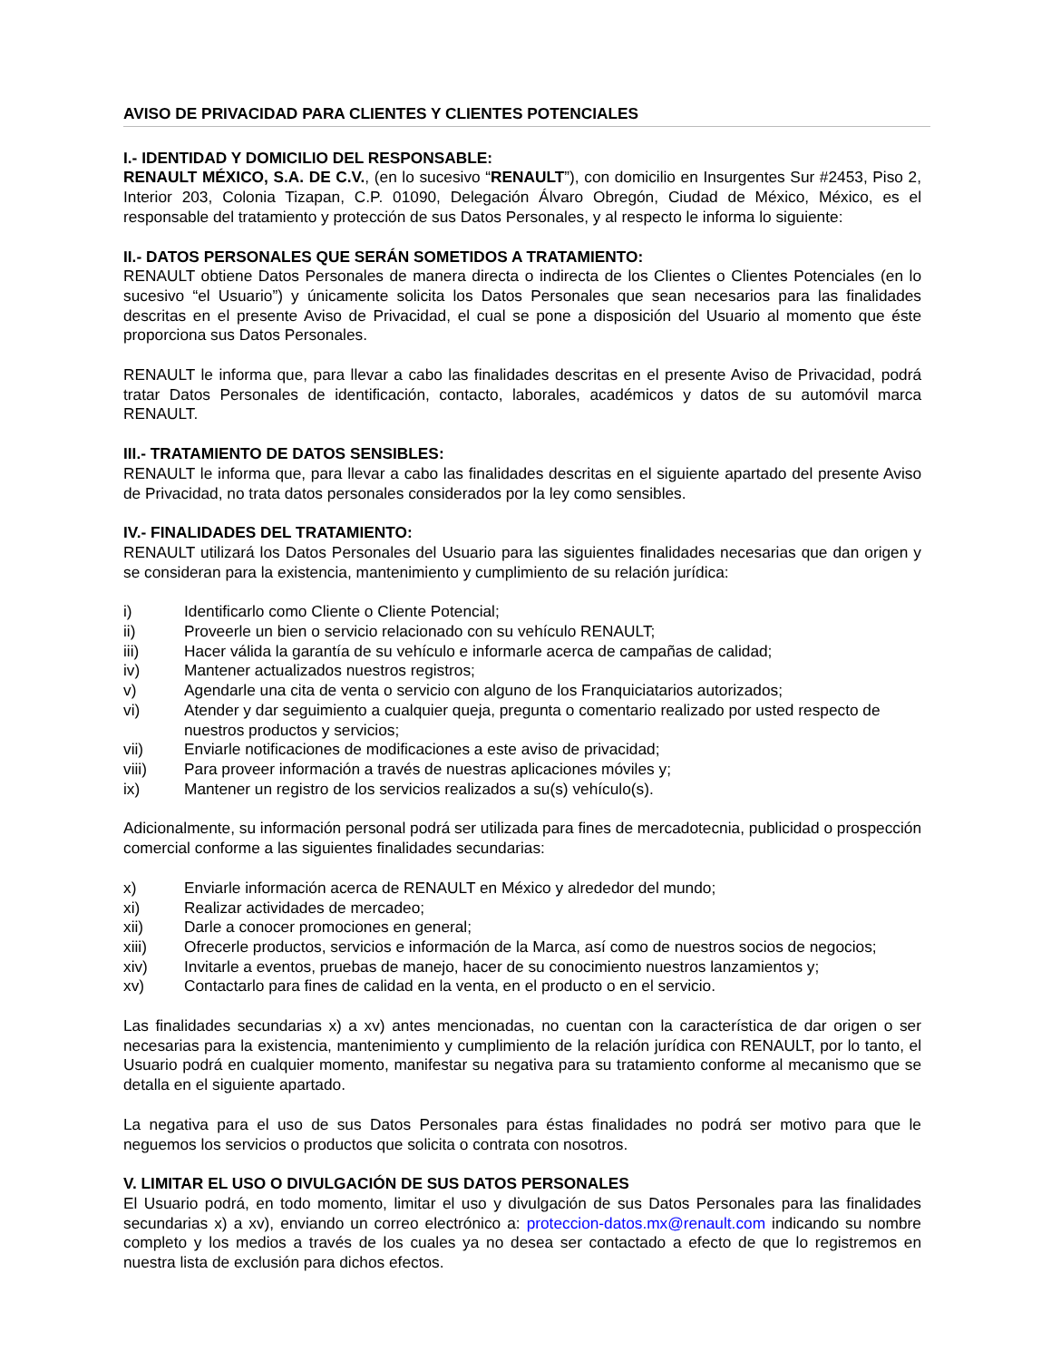AVISO DE PRIVACIDAD PARA CLIENTES Y CLIENTES POTENCIALES
I.- IDENTIDAD Y DOMICILIO DEL RESPONSABLE:
RENAULT MÉXICO, S.A. DE C.V., (en lo sucesivo “RENAULT”), con domicilio en Insurgentes Sur #2453, Piso 2, Interior 203, Colonia Tizapan, C.P. 01090, Delegación Álvaro Obregón, Ciudad de México, México, es el responsable del tratamiento y protección de sus Datos Personales, y al respecto le informa lo siguiente:
II.- DATOS PERSONALES QUE SERÁN SOMETIDOS A TRATAMIENTO:
RENAULT obtiene Datos Personales de manera directa o indirecta de los Clientes o Clientes Potenciales (en lo sucesivo “el Usuario”) y únicamente solicita los Datos Personales que sean necesarios para las finalidades descritas en el presente Aviso de Privacidad, el cual se pone a disposición del Usuario al momento que éste proporciona sus Datos Personales.
RENAULT le informa que, para llevar a cabo las finalidades descritas en el presente Aviso de Privacidad, podrá tratar Datos Personales de identificación, contacto, laborales, académicos y datos de su automóvil marca RENAULT.
III.- TRATAMIENTO DE DATOS SENSIBLES:
RENAULT le informa que, para llevar a cabo las finalidades descritas en el siguiente apartado del presente Aviso de Privacidad, no trata datos personales considerados por la ley como sensibles.
IV.- FINALIDADES DEL TRATAMIENTO:
RENAULT utilizará los Datos Personales del Usuario para las siguientes finalidades necesarias que dan origen y se consideran para la existencia, mantenimiento y cumplimiento de su relación jurídica:
i) Identificarlo como Cliente o Cliente Potencial;
ii) Proveerle un bien o servicio relacionado con su vehículo RENAULT;
iii) Hacer válida la garantía de su vehículo e informarle acerca de campañas de calidad;
iv) Mantener actualizados nuestros registros;
v) Agendarle una cita de venta o servicio con alguno de los Franquiciatarios autorizados;
vi) Atender y dar seguimiento a cualquier queja, pregunta o comentario realizado por usted respecto de nuestros productos y servicios;
vii) Enviarle notificaciones de modificaciones a este aviso de privacidad;
viii) Para proveer información a través de nuestras aplicaciones móviles y;
ix) Mantener un registro de los servicios realizados a su(s) vehículo(s).
Adicionalmente, su información personal podrá ser utilizada para fines de mercadotecnia, publicidad o prospección comercial conforme a las siguientes finalidades secundarias:
x) Enviarle información acerca de RENAULT en México y alrededor del mundo;
xi) Realizar actividades de mercadeo;
xii) Darle a conocer promociones en general;
xiii) Ofrecerle productos, servicios e información de la Marca, así como de nuestros socios de negocios;
xiv) Invitarle a eventos, pruebas de manejo, hacer de su conocimiento nuestros lanzamientos y;
xv) Contactarlo para fines de calidad en la venta, en el producto o en el servicio.
Las finalidades secundarias x) a xv) antes mencionadas, no cuentan con la característica de dar origen o ser necesarias para la existencia, mantenimiento y cumplimiento de la relación jurídica con RENAULT, por lo tanto, el Usuario podrá en cualquier momento, manifestar su negativa para su tratamiento conforme al mecanismo que se detalla en el siguiente apartado.
La negativa para el uso de sus Datos Personales para éstas finalidades no podrá ser motivo para que le neguemos los servicios o productos que solicita o contrata con nosotros.
V. LIMITAR EL USO O DIVULGACIÓN DE SUS DATOS PERSONALES
El Usuario podrá, en todo momento, limitar el uso y divulgación de sus Datos Personales para las finalidades secundarias x) a xv), enviando un correo electrónico a: proteccion-datos.mx@renault.com indicando su nombre completo y los medios a través de los cuales ya no desea ser contactado a efecto de que lo registremos en nuestra lista de exclusión para dichos efectos.